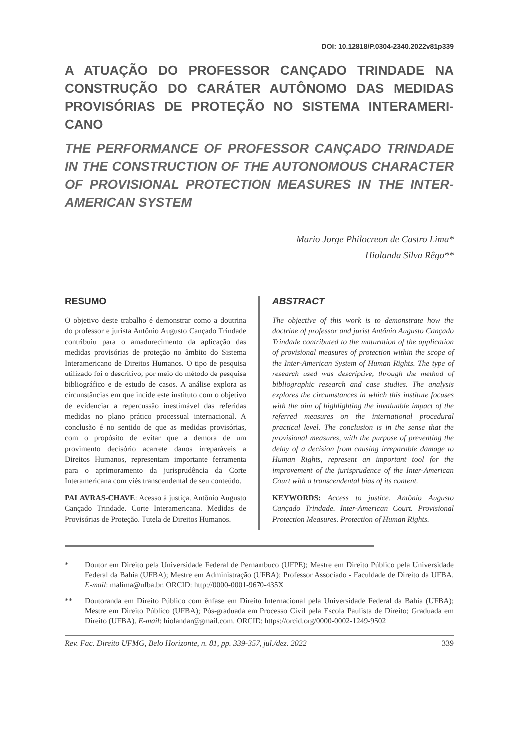DOI: 10.12818/P.0304-2340.2022v81p339
A ATUAÇÃO DO PROFESSOR CANÇADO TRINDADE NA CONSTRUÇÃO DO CARÁTER AUTÔNOMO DAS MEDIDAS PROVISÓRIAS DE PROTEÇÃO NO SISTEMA INTERAMERI-CANO
THE PERFORMANCE OF PROFESSOR CANÇADO TRINDADE IN THE CONSTRUCTION OF THE AUTONOMOUS CHARACTER OF PROVISIONAL PROTECTION MEASURES IN THE INTER-AMERICAN SYSTEM
Mario Jorge Philocreon de Castro Lima*
Hiolanda Silva Rêgo**
RESUMO
O objetivo deste trabalho é demonstrar como a doutrina do professor e jurista Antônio Augusto Cançado Trindade contribuiu para o amadurecimento da aplicação das medidas provisórias de proteção no âmbito do Sistema Interamericano de Direitos Humanos. O tipo de pesquisa utilizado foi o descritivo, por meio do método de pesquisa bibliográfico e de estudo de casos. A análise explora as circunstâncias em que incide este instituto com o objetivo de evidenciar a repercussão inestimável das referidas medidas no plano prático processual internacional. A conclusão é no sentido de que as medidas provisórias, com o propósito de evitar que a demora de um provimento decisório acarrete danos irreparáveis a Direitos Humanos, representam importante ferramenta para o aprimoramento da jurisprudência da Corte Interamericana com viés transcendental de seu conteúdo.
PALAVRAS-CHAVE: Acesso à justiça. Antônio Augusto Cançado Trindade. Corte Interamericana. Medidas de Provisórias de Proteção. Tutela de Direitos Humanos.
ABSTRACT
The objective of this work is to demonstrate how the doctrine of professor and jurist Antônio Augusto Cançado Trindade contributed to the maturation of the application of provisional measures of protection within the scope of the Inter-American System of Human Rights. The type of research used was descriptive, through the method of bibliographic research and case studies. The analysis explores the circumstances in which this institute focuses with the aim of highlighting the invaluable impact of the referred measures on the international procedural practical level. The conclusion is in the sense that the provisional measures, with the purpose of preventing the delay of a decision from causing irreparable damage to Human Rights, represent an important tool for the improvement of the jurisprudence of the Inter-American Court with a transcendental bias of its content.
KEYWORDS: Access to justice. Antônio Augusto Cançado Trindade. Inter-American Court. Provisional Protection Measures. Protection of Human Rights.
* Doutor em Direito pela Universidade Federal de Pernambuco (UFPE); Mestre em Direito Público pela Universidade Federal da Bahia (UFBA); Mestre em Administração (UFBA); Professor Associado - Faculdade de Direito da UFBA. E-mail: malima@ufba.br. ORCID: http://0000-0001-9670-435X
** Doutoranda em Direito Público com ênfase em Direito Internacional pela Universidade Federal da Bahia (UFBA); Mestre em Direito Público (UFBA); Pós-graduada em Processo Civil pela Escola Paulista de Direito; Graduada em Direito (UFBA). E-mail: hiolandar@gmail.com. ORCID: https://orcid.org/0000-0002-1249-9502
Rev. Fac. Direito UFMG, Belo Horizonte, n. 81, pp. 339-357, jul./dez. 2022 339